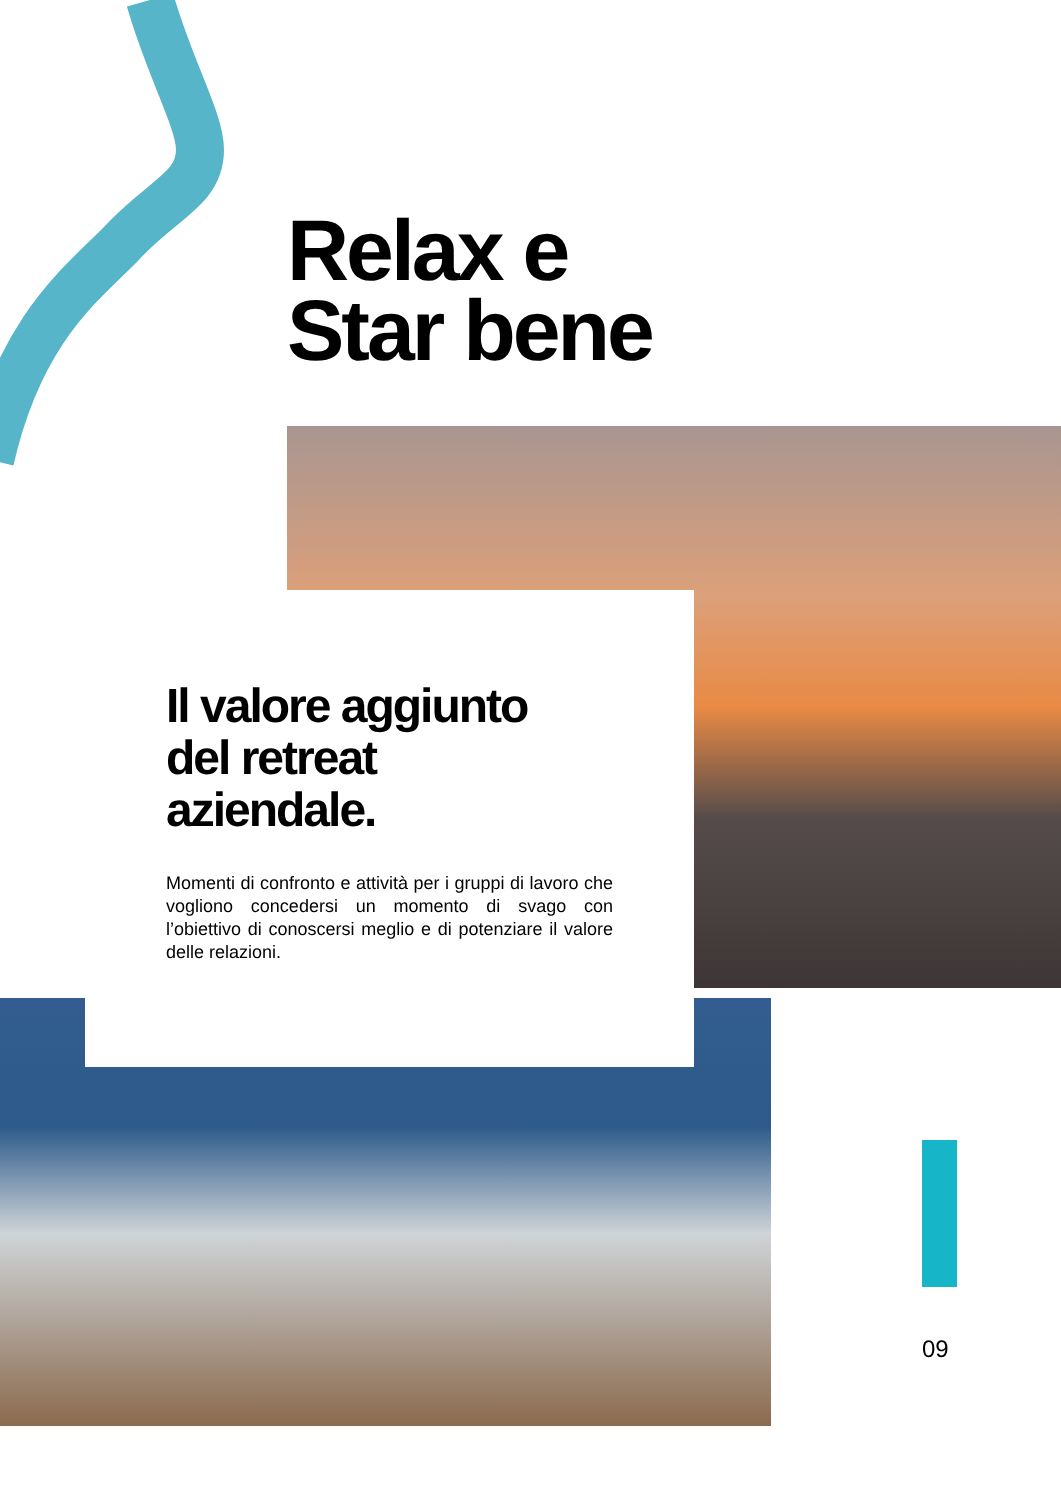Relax e
Star bene
Il valore aggiunto
del retreat
aziendale.
Momenti di confronto e attività per i gruppi di lavoro che vogliono concedersi un momento di svago con l’obiettivo di conoscersi meglio e di potenziare il valore delle relazioni.
09